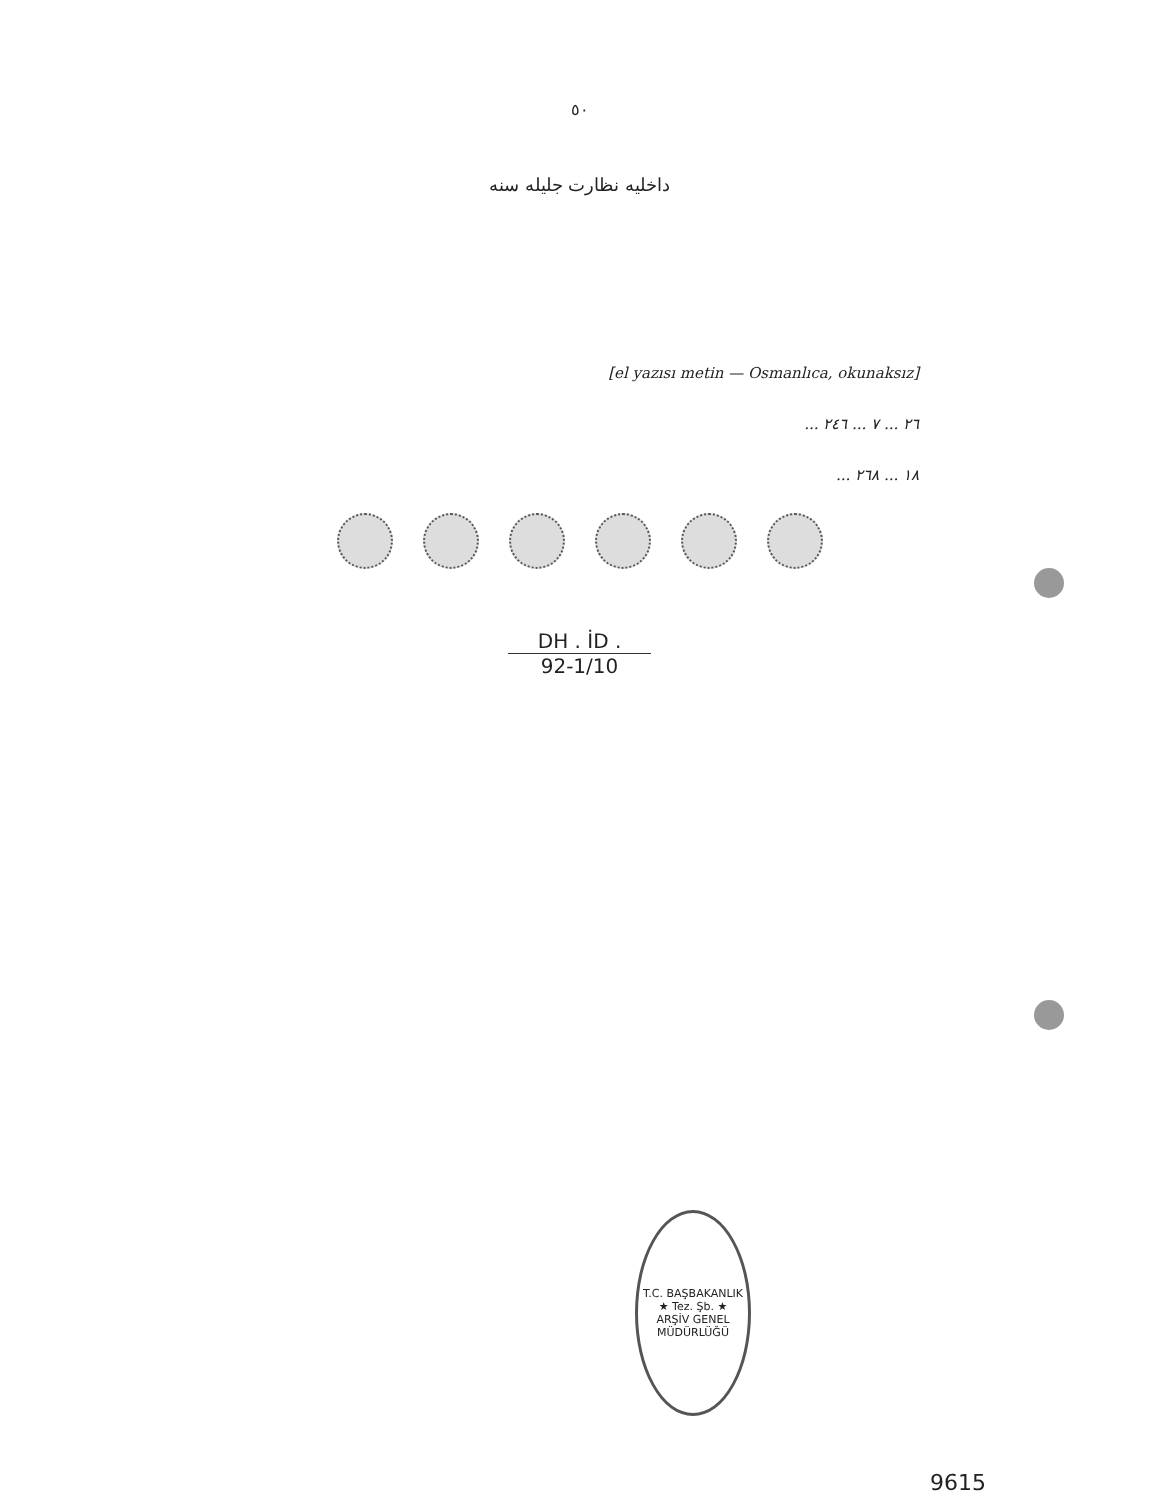٥٠
داخلیه نظارت جلیله سنه
[el yazısı metin — Osmanlıca, okunaksız]
٢٦ ... ٧ ... ٢٤٦ ...
١٨ ... ٢٦٨ ...
DH . İD .
92-1/10
T.C. BAŞBAKANLIK
★ Tez. Şb. ★
ARŞİV GENEL MÜDÜRLÜĞÜ
9615